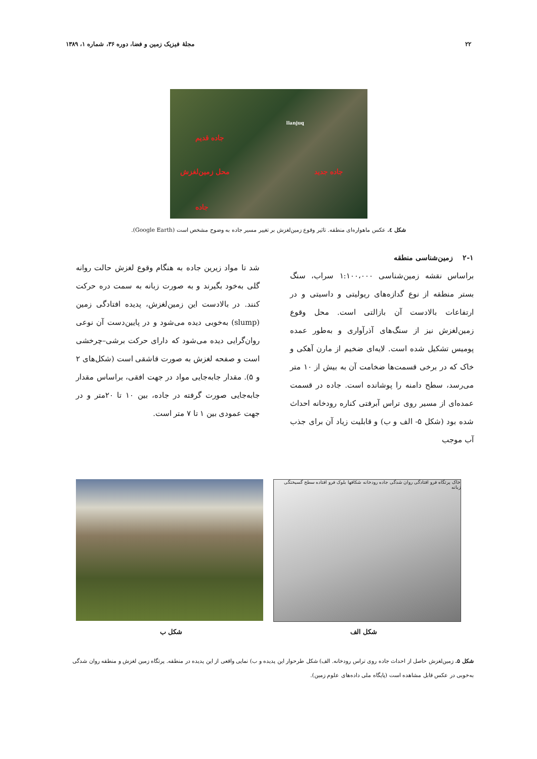۲۲ مجلهٔ فیزیک زمین و فضا، دوره ۳۶، شماره ۱، ۱۳۸۹
llanjuq
جاده قدیم
جاده جدید محل زمین‌لغزش
جاده
شکل ٤. عکس ماهواره‌ای منطقه. تاثیر وقوع زمین‌لغزش بر تغییر مسیر جاده به وضوح مشخص است (Google Earth).
۲-۱ زمین‌شناسی منطقه
براساس نقشه زمین‌شناسی ۱:۱۰۰،۰۰۰ سراب، سنگ بستر منطقه از نوع گدازه‌های ریولیتی و داسیتی و در ارتفاعات بالادست آن بازالتی است. محل وقوع زمین‌لغزش نیز از سنگ‌های آذرآواری و به‌طور عمده پومیس تشکیل شده است. لایه‌ای ضخیم از مارن آهکی و خاک که در برخی قسمت‌ها ضخامت آن به بیش از ۱۰ متر می‌رسد، سطح دامنه را پوشانده است. جاده در قسمت عمده‌ای از مسیر روی تراس آبرفتی کناره رودخانه احداث شده بود (شکل ۵- الف و ب) و قابلیت زیاد آن برای جذب آب موجب
شد تا مواد زیرین جاده به هنگام وقوع لغزش حالت روانه گلی به‌خود بگیرند و به صورت زبانه به سمت دره حرکت کنند. در بالادست این زمین‌لغزش، پدیده افتادگی زمین (slump) به‌خوبی دیده می‌شود و در پایین‌دست آن نوعی روان‌گرایی دیده می‌شود که دارای حرکت برشی–چرخشی است و صفحه لغزش به صورت قاشقی است (شکل‌های ۲ و ۵). مقدار جابه‌جایی مواد در جهت افقی، براساس مقدار جابه‌جایی صورت گرفته در جاده، بین ۱۰ تا ۲۰متر و در جهت عمودی بین ۱ تا ۷ متر است.
خاک پرتگاه فرو افتادگی روان شدگی جاده رودخانه شکافها بلوک فرو افتاده سطح گسیختگی زبانه
شکل الف شکل ب
شکل ۵. زمین‌لغزش حاصل از احداث جاده روی تراس رودخانه. الف) شکل طرحوار این پدیده و ب) نمایی واقعی از این پدیده در منطقه. پرتگاه زمین لغزش و منطقه روان شدگی به‌خوبی در عکس قابل مشاهده است (پایگاه ملی داده‌های علوم زمین).